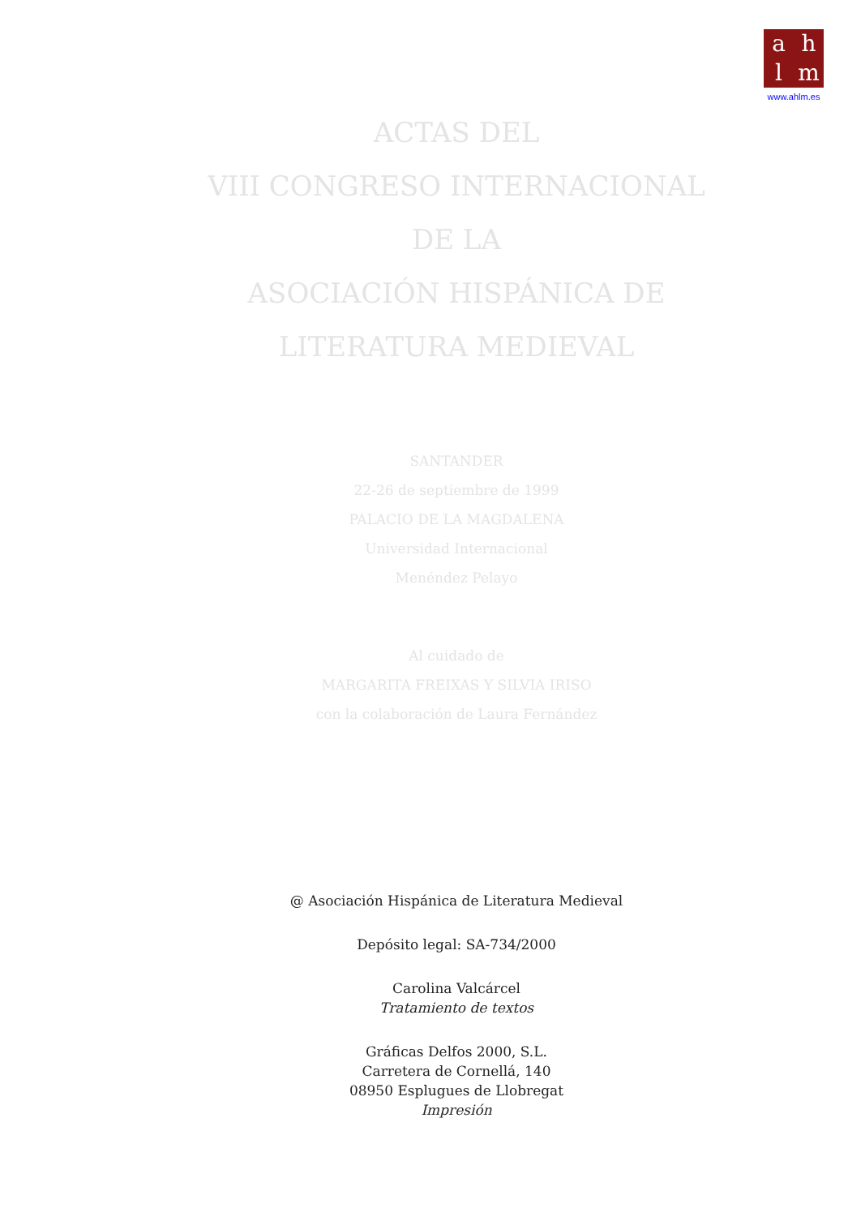ahlm
www.ahlm.es
ACTAS DEL
VIII CONGRESO INTERNACIONAL
DE LA
ASOCIACIÓN HISPÁNICA DE
LITERATURA MEDIEVAL
SANTANDER
22-26 de septiembre de 1999
PALACIO DE LA MAGDALENA
Universidad Internacional
Menéndez Pelayo
Al cuidado de
MARGARITA FREIXAS Y SILVIA IRISO
con la colaboración de Laura Fernández
@ Asociación Hispánica de Literatura Medieval
Depósito legal: SA-734/2000
Carolina Valcárcel
Tratamiento de textos
Gráficas Delfos 2000, S.L.
Carretera de Cornellá, 140
08950 Esplugues de Llobregat
Impresión